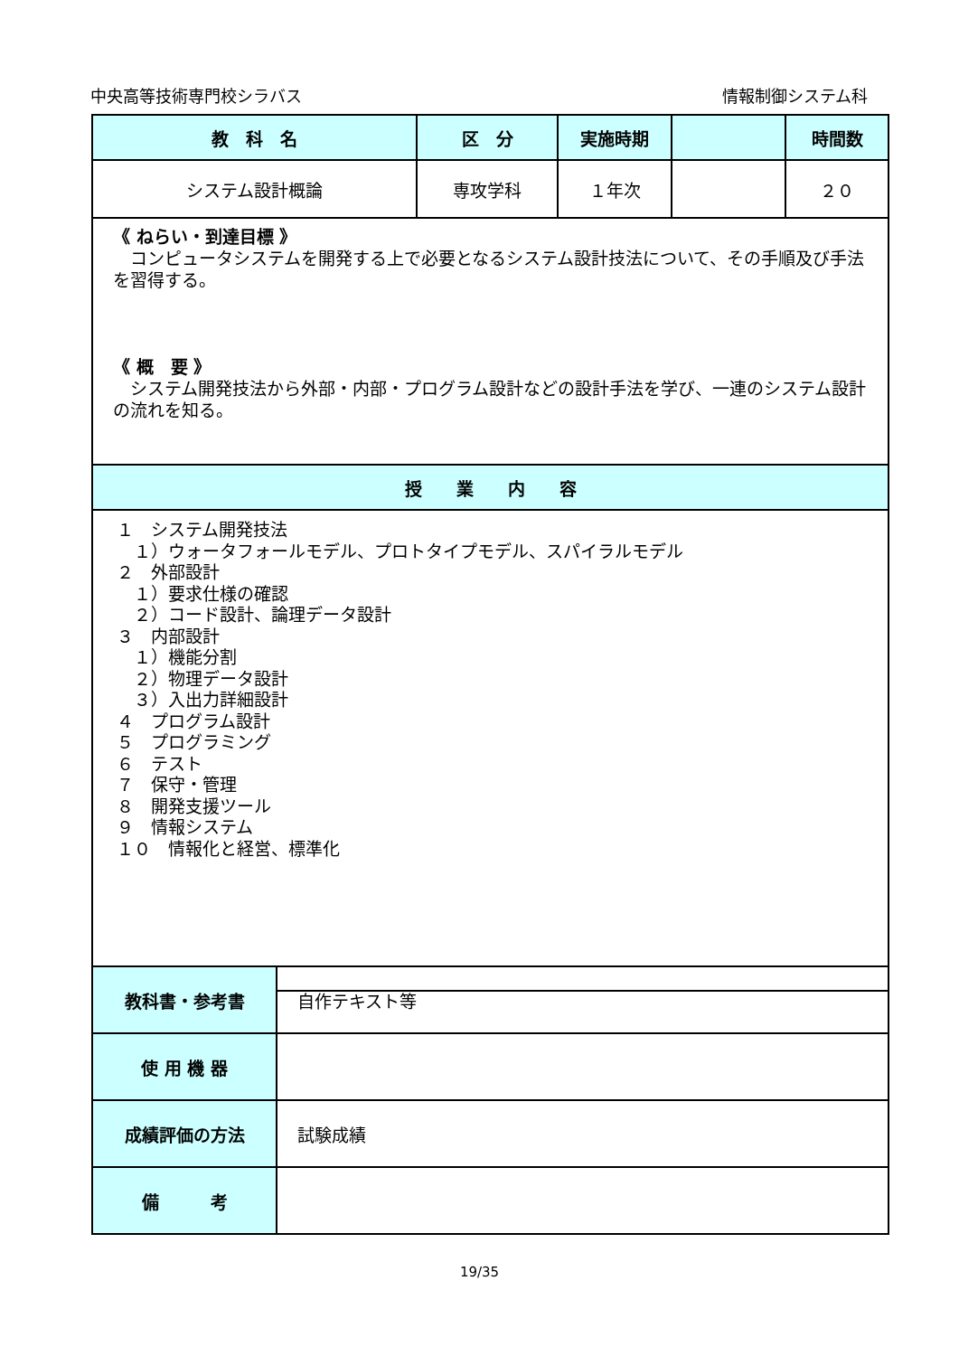中央高等技術専門校シラバス 情報制御システム科
| 教 科 名 | 区 分 | 実施時期 | | 時間数 |
| --- | --- | --- | --- | --- |
| システム設計概論 | 専攻学科 | １年次 | | ２０ |
| 《 ねらい・到達目標 》 コンピュータシステムを開発する上で必要となるシステム設計技法について、その手順及び手法を習得する。 《 概 要 》 システム開発技法から外部・内部・プログラム設計などの設計手法を学び、一連のシステム設計の流れを知る。 | | | | |
| 授 業 内 容 | | | | |
| １ システム開発技法 １）ウォータフォールモデル、プロトタイプモデル、スパイラルモデル ２ 外部設計 １）要求仕様の確認 ２）コード設計、論理データ設計 ３ 内部設計 １）機能分割 ２）物理データ設計 ３）入出力詳細設計 ４ プログラム設計 ５ プログラミング ６ テスト ７ 保守・管理 ８ 開発支援ツール ９ 情報システム １０ 情報化と経営、標準化 | | | | |
| 教科書・参考書 | 自作テキスト等 |
| 使 用 機 器 | |
| 成績評価の方法 | 試験成績 |
| 備 考 | |
19/35